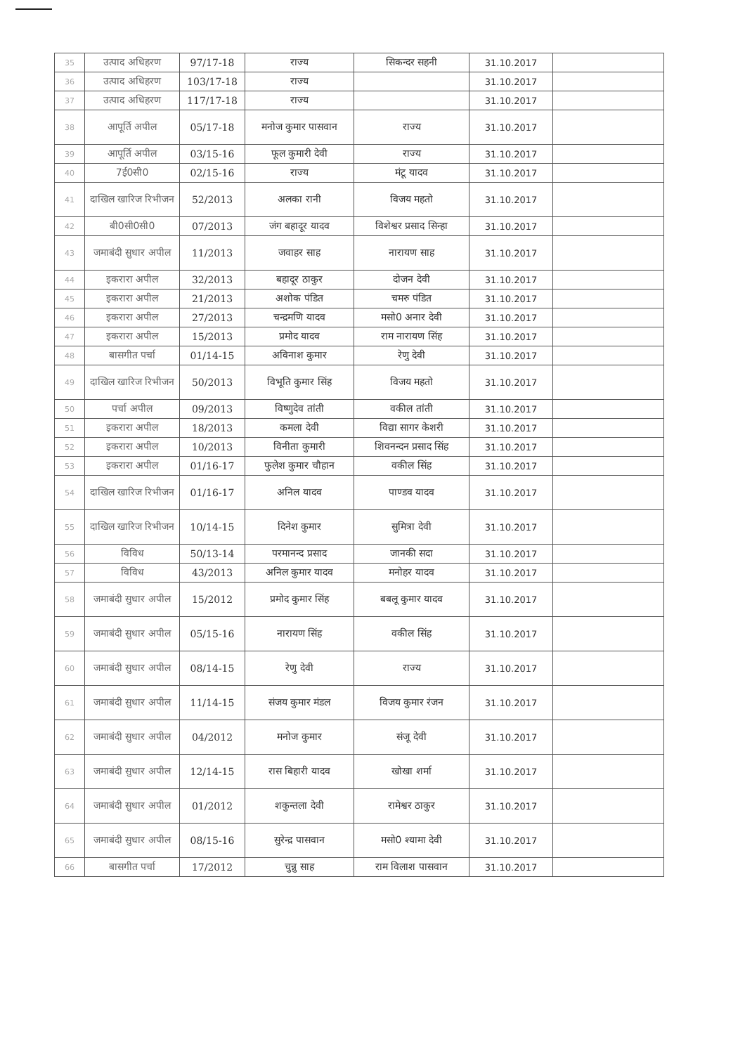| 35 | उत्पाद अधिहरण | 97/17-18 | राज्य | सिकन्दर सहनी | 31.10.2017 | |
| 36 | उत्पाद अधिहरण | 103/17-18 | राज्य | | 31.10.2017 | |
| 37 | उत्पाद अधिहरण | 117/17-18 | राज्य | | 31.10.2017 | |
| 38 | आपूर्ति अपील | 05/17-18 | मनोज कुमार पासवान | राज्य | 31.10.2017 | |
| 39 | आपूर्ति अपील | 03/15-16 | फूल कुमारी देवी | राज्य | 31.10.2017 | |
| 40 | 7ई0सी0 | 02/15-16 | राज्य | मंटू यादव | 31.10.2017 | |
| 41 | दाखिल खारिज रिभीजन | 52/2013 | अलका रानी | विजय महतो | 31.10.2017 | |
| 42 | बी0सी0सी0 | 07/2013 | जंग बहादूर यादव | विशेश्वर प्रसाद सिन्हा | 31.10.2017 | |
| 43 | जमाबंदी सुधार अपील | 11/2013 | जवाहर साह | नारायण साह | 31.10.2017 | |
| 44 | इकरारा अपील | 32/2013 | बहादूर ठाकुर | दोजन देवी | 31.10.2017 | |
| 45 | इकरारा अपील | 21/2013 | अशोक पंडित | चमरु पंडित | 31.10.2017 | |
| 46 | इकरारा अपील | 27/2013 | चन्द्रमणि यादव | मसो0 अनार देवी | 31.10.2017 | |
| 47 | इकरारा अपील | 15/2013 | प्रमोद यादव | राम नारायण सिंह | 31.10.2017 | |
| 48 | बासगीत पर्चा | 01/14-15 | अविनाश कुमार | रेणु देवी | 31.10.2017 | |
| 49 | दाखिल खारिज रिभीजन | 50/2013 | विभूति कुमार सिंह | विजय महतो | 31.10.2017 | |
| 50 | पर्चा अपील | 09/2013 | विष्णुदेव तांती | वकील तांती | 31.10.2017 | |
| 51 | इकरारा अपील | 18/2013 | कमला देवी | विद्या सागर केशरी | 31.10.2017 | |
| 52 | इकरारा अपील | 10/2013 | विनीता कुमारी | शिवनन्दन प्रसाद सिंह | 31.10.2017 | |
| 53 | इकरारा अपील | 01/16-17 | फुलेश कुमार चौहान | वकील सिंह | 31.10.2017 | |
| 54 | दाखिल खारिज रिभीजन | 01/16-17 | अनिल यादव | पाण्डव यादव | 31.10.2017 | |
| 55 | दाखिल खारिज रिभीजन | 10/14-15 | दिनेश कुमार | सुमित्रा देवी | 31.10.2017 | |
| 56 | विविध | 50/13-14 | परमानन्द प्रसाद | जानकी सदा | 31.10.2017 | |
| 57 | विविध | 43/2013 | अनिल कुमार यादव | मनोहर यादव | 31.10.2017 | |
| 58 | जमाबंदी सुधार अपील | 15/2012 | प्रमोद कुमार सिंह | बबलू कुमार यादव | 31.10.2017 | |
| 59 | जमाबंदी सुधार अपील | 05/15-16 | नारायण सिंह | वकील सिंह | 31.10.2017 | |
| 60 | जमाबंदी सुधार अपील | 08/14-15 | रेणु देवी | राज्य | 31.10.2017 | |
| 61 | जमाबंदी सुधार अपील | 11/14-15 | संजय कुमार मंडल | विजय कुमार रंजन | 31.10.2017 | |
| 62 | जमाबंदी सुधार अपील | 04/2012 | मनोज कुमार | संजू देवी | 31.10.2017 | |
| 63 | जमाबंदी सुधार अपील | 12/14-15 | रास बिहारी यादव | खोखा शर्मा | 31.10.2017 | |
| 64 | जमाबंदी सुधार अपील | 01/2012 | शकुन्तला देवी | रामेश्वर ठाकुर | 31.10.2017 | |
| 65 | जमाबंदी सुधार अपील | 08/15-16 | सुरेन्द्र पासवान | मसो0 श्यामा देवी | 31.10.2017 | |
| 66 | बासगीत पर्चा | 17/2012 | चुन्नु साह | राम विलाश पासवान | 31.10.2017 | |